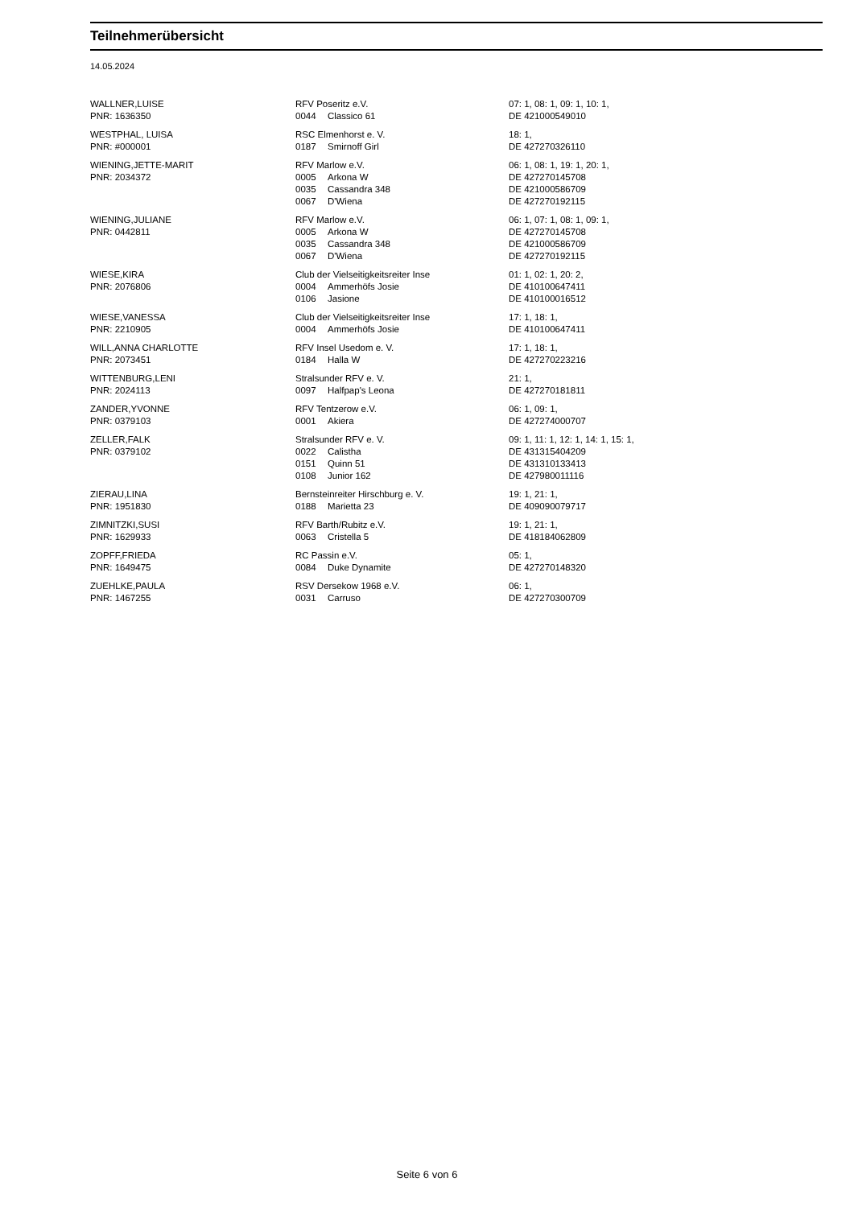Teilnehmerübersicht
14.05.2024
| WALLNER,LUISE | RFV Poseritz e.V. | | 07: 1, 08: 1, 09: 1, 10: 1, |
| PNR: 1636350 | 0044 | Classico 61 | DE 421000549010 |
| WESTPHAL, LUISA | RSC Elmenhorst e. V. | | 18: 1, |
| PNR: #000001 | 0187 | Smirnoff Girl | DE 427270326110 |
| WIENING,JETTE-MARIT | RFV Marlow e.V. | | 06: 1, 08: 1, 19: 1, 20: 1, |
| PNR: 2034372 | 0005 | Arkona W | DE 427270145708 |
| | 0035 | Cassandra 348 | DE 421000586709 |
| | 0067 | D'Wiena | DE 427270192115 |
| WIENING,JULIANE | RFV Marlow e.V. | | 06: 1, 07: 1, 08: 1, 09: 1, |
| PNR: 0442811 | 0005 | Arkona W | DE 427270145708 |
| | 0035 | Cassandra 348 | DE 421000586709 |
| | 0067 | D'Wiena | DE 427270192115 |
| WIESE,KIRA | Club der Vielseitigkeitsreiter Inse | | 01: 1, 02: 1, 20: 2, |
| PNR: 2076806 | 0004 | Ammerhöfs Josie | DE 410100647411 |
| | 0106 | Jasione | DE 410100016512 |
| WIESE,VANESSA | Club der Vielseitigkeitsreiter Inse | | 17: 1, 18: 1, |
| PNR: 2210905 | 0004 | Ammerhöfs Josie | DE 410100647411 |
| WILL,ANNA CHARLOTTE | RFV Insel Usedom e. V. | | 17: 1, 18: 1, |
| PNR: 2073451 | 0184 | Halla W | DE 427270223216 |
| WITTENBURG,LENI | Stralsunder RFV e. V. | | 21: 1, |
| PNR: 2024113 | 0097 | Halfpap's Leona | DE 427270181811 |
| ZANDER,YVONNE | RFV Tentzerow e.V. | | 06: 1, 09: 1, |
| PNR: 0379103 | 0001 | Akiera | DE 427274000707 |
| ZELLER,FALK | Stralsunder RFV e. V. | | 09: 1, 11: 1, 12: 1, 14: 1, 15: 1, |
| PNR: 0379102 | 0022 | Calistha | DE 431315404209 |
| | 0151 | Quinn 51 | DE 431310133413 |
| | 0108 | Junior 162 | DE 427980011116 |
| ZIERAU,LINA | Bernsteinreiter Hirschburg e. V. | | 19: 1, 21: 1, |
| PNR: 1951830 | 0188 | Marietta 23 | DE 409090079717 |
| ZIMNITZKI,SUSI | RFV Barth/Rubitz e.V. | | 19: 1, 21: 1, |
| PNR: 1629933 | 0063 | Cristella 5 | DE 418184062809 |
| ZOPFF,FRIEDA | RC Passin e.V. | | 05: 1, |
| PNR: 1649475 | 0084 | Duke Dynamite | DE 427270148320 |
| ZUEHLKE,PAULA | RSV Dersekow 1968 e.V. | | 06: 1, |
| PNR: 1467255 | 0031 | Carruso | DE 427270300709 |
Seite 6 von 6